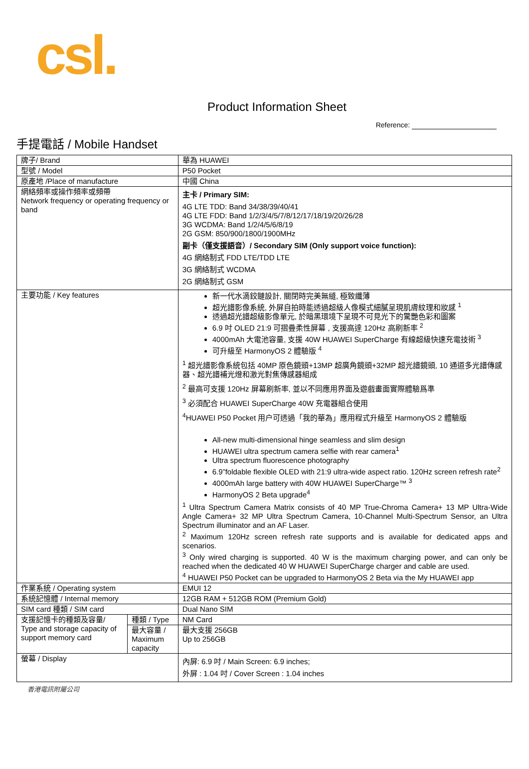csl.
Product Information Sheet
Reference:
手提電話 / Mobile Handset
| 牌子/ Brand | | 華為 HUAWEI |
| 型號 / Model | | P50 Pocket |
| 原產地 /Place of manufacture | | 中國 China |
| 網絡頻率或操作頻率或頻帶 Network frequency or operating frequency or band | | 主卡 / Primary SIM: 4G LTE TDD: Band 34/38/39/40/41 4G LTE FDD: Band 1/2/3/4/5/7/8/12/17/18/19/20/26/28 3G WCDMA: Band 1/2/4/5/6/8/19 2G GSM: 850/900/1800/1900MHz 副卡（僅支援語音）/ Secondary SIM (Only support voice function): 4G 網絡制式 FDD LTE/TDD LTE 3G 網絡制式 WCDMA 2G 網絡制式 GSM |
| 主要功能 / Key features | | 新一代水滴鉸鏈設計, 關閉時完美無縫, 極致纖薄 超光譜影像系統, 外屏自拍時能透過超級人像模式細膩呈現肌膚紋理和妝感 <sup>1</sup> 透過超光譜超級影像單元, 於暗黑環境下呈現不可見光下的驚艷色彩和圖案 6.9 吋 OLED 21:9 可摺疊柔性屏幕 , 支援高達 120Hz 高刷新率 <sup>2</sup> 4000mAh 大電池容量, 支援 40W HUAWEI SuperCharge 有線超級快速充電技術 <sup>3</sup> 可升級至 HarmonyOS 2 體驗版 <sup>4</sup> <sup>1</sup> 超光譜影像系統包括 40MP 原色鏡頭+13MP 超廣角鏡頭+32MP 超光譜鏡頭, 10 通道多光譜傳感器、超光譜補光燈和激光對焦傳感器組成 <sup>2</sup> 最高可支援 120Hz 屏幕刷新率, 並以不同應用界面及遊戲畫面實際體驗爲準 <sup>3</sup> 必須配合 HUAWEI SuperCharge 40W 充電器組合使用 <sup>4</sup>HUAWEI P50 Pocket 用户可透過「我的華為」應用程式升級至 HarmonyOS 2 體驗版 All-new multi-dimensional hinge seamless and slim design HUAWEI ultra spectrum camera selfie with rear camera<sup>1</sup> Ultra spectrum fluorescence photography 6.9”foldable flexible OLED with 21:9 ultra-wide aspect ratio. 120Hz screen refresh rate<sup>2</sup> 4000mAh large battery with 40W HUAWEI SuperCharge™ <sup>3</sup> HarmonyOS 2 Beta upgrade<sup>4</sup> <sup>1</sup> Ultra Spectrum Camera Matrix consists of 40 MP True-Chroma Camera+ 13 MP Ultra-Wide Angle Camera+ 32 MP Ultra Spectrum Camera, 10-Channel Multi-Spectrum Sensor, an Ultra Spectrum illuminator and an AF Laser. <sup>2</sup> Maximum 120Hz screen refresh rate supports and is available for dedicated apps and scenarios. <sup>3</sup> Only wired charging is supported. 40 W is the maximum charging power, and can only be reached when the dedicated 40 W HUAWEI SuperCharge charger and cable are used. <sup>4</sup> HUAWEI P50 Pocket can be upgraded to HarmonyOS 2 Beta via the My HUAWEI app |
| 作業系統 / Operating system | | EMUI 12 |
| 系統記憶體 / Internal memory | | 12GB RAM + 512GB ROM (Premium Gold) |
| SIM card 種類 / SIM card | | Dual Nano SIM |
| 支援記憶卡的種類及容量/ Type and storage capacity of support memory card | 種類 / Type | NM Card |
| | 最大容量 / Maximum capacity | 最大支援 256GB Up to 256GB |
| 螢幕 / Display | | 內屏: 6.9 吋 / Main Screen: 6.9 inches; 外屏 : 1.04 吋 / Cover Screen : 1.04 inches |
香港電訊附屬公司